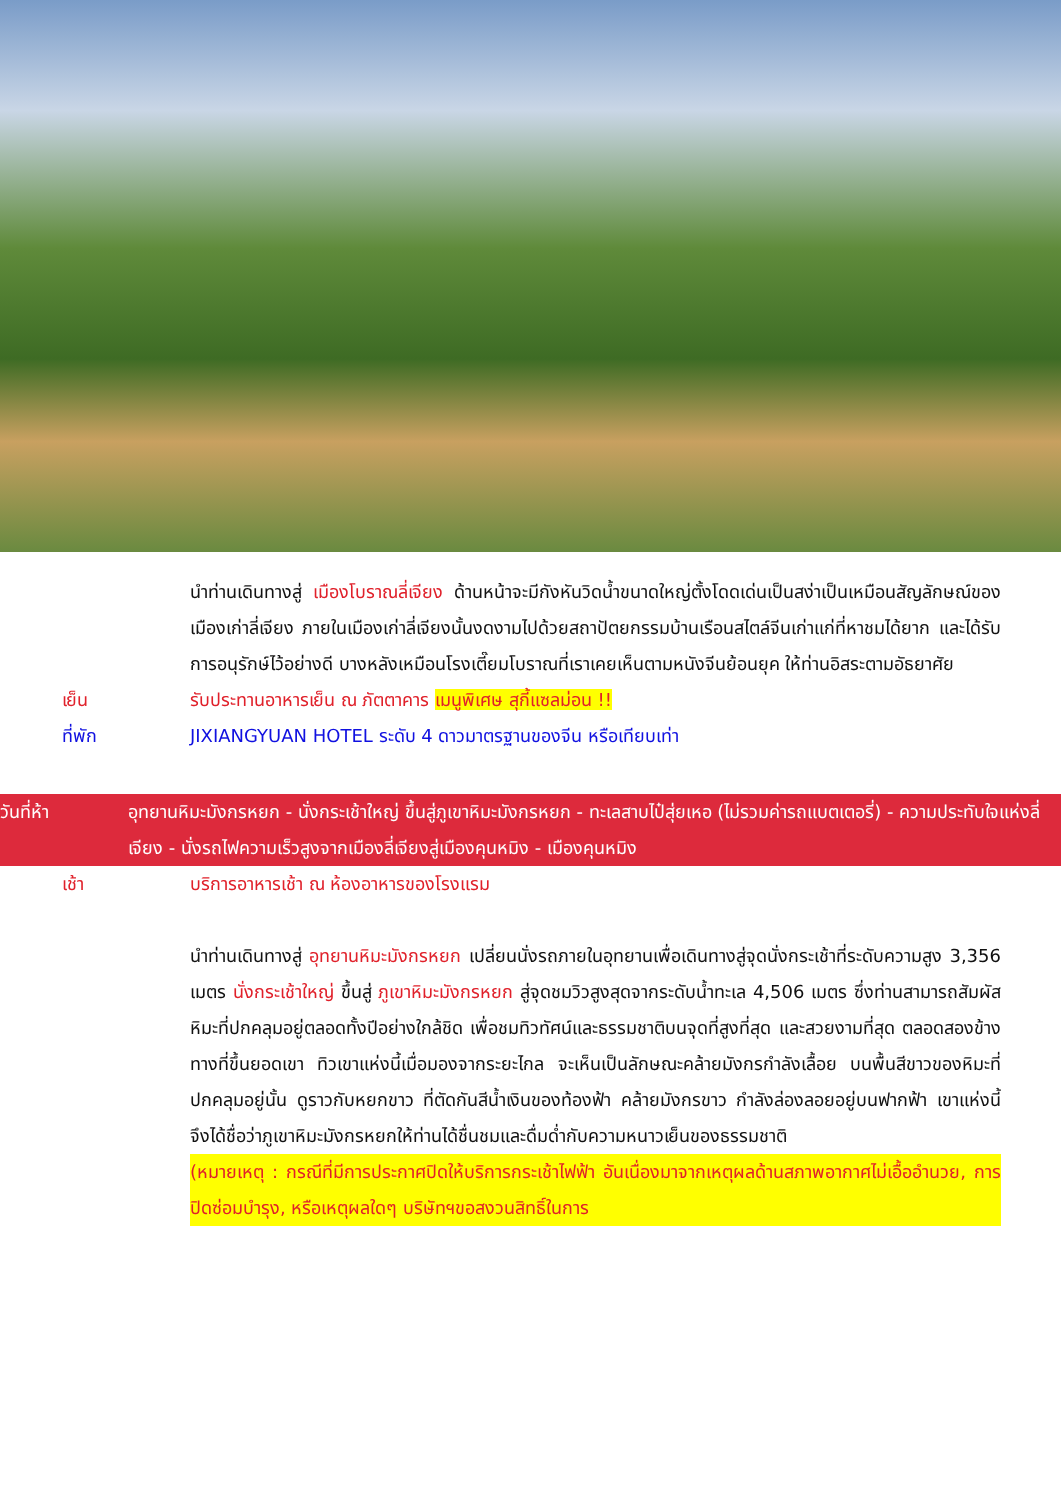นำท่านเดินทางสู่ เมืองโบราณลี่เจียง ด้านหน้าจะมีกังหันวิดน้ำขนาดใหญ่ตั้งโดดเด่นเป็นสง่าเป็นเหมือนสัญลักษณ์ของเมืองเก่าลี่เจียง ภายในเมืองเก่าลี่เจียงนั้นงดงามไปด้วยสถาปัตยกรรมบ้านเรือนสไตล์จีนเก่าแก่ที่หาชมได้ยาก และได้รับการอนุรักษ์ไว้อย่างดี บางหลังเหมือนโรงเตี๊ยมโบราณที่เราเคยเห็นตามหนังจีนย้อนยุค ให้ท่านอิสระตามอัธยาศัย
เย็น รับประทานอาหารเย็น ณ ภัตตาคาร เมนูพิเศษ สุกี้แซลม่อน !!
ที่พัก JIXIANGYUAN HOTEL ระดับ 4 ดาวมาตรฐานของจีน หรือเทียบเท่า
วันที่ห้า อุทยานหิมะมังกรหยก - นั่งกระเช้าใหญ่ ขึ้นสู่ภูเขาหิมะมังกรหยก - ทะเลสาบไป๋สุ่ยเหอ (ไม่รวมค่ารถแบตเตอรี่) - ความประทับใจแห่งลี่เจียง - นั่งรถไฟความเร็วสูงจากเมืองลี่เจียงสู่เมืองคุนหมิง - เมืองคุนหมิง
เช้า บริการอาหารเช้า ณ ห้องอาหารของโรงแรม
นำท่านเดินทางสู่ อุทยานหิมะมังกรหยก เปลี่ยนนั่งรถภายในอุทยานเพื่อเดินทางสู่จุดนั่งกระเช้าที่ระดับความสูง 3,356 เมตร นั่งกระเช้าใหญ่ ขึ้นสู่ ภูเขาหิมะมังกรหยก สู่จุดชมวิวสูงสุดจากระดับน้ำทะเล 4,506 เมตร ซึ่งท่านสามารถสัมผัสหิมะที่ปกคลุมอยู่ตลอดทั้งปีอย่างใกล้ชิด เพื่อชมทิวทัศน์และธรรมชาติบนจุดที่สูงที่สุด และสวยงามที่สุด ตลอดสองข้างทางที่ขึ้นยอดเขา ทิวเขาแห่งนี้เมื่อมองจากระยะไกล จะเห็นเป็นลักษณะคล้ายมังกรกำลังเลื้อย บนพื้นสีขาวของหิมะที่ปกคลุมอยู่นั้น ดูราวกับหยกขาว ที่ตัดกันสีน้ำเงินของท้องฟ้า คล้ายมังกรขาว กำลังล่องลอยอยู่บนฟากฟ้า เขาแห่งนี้จึงได้ชื่อว่าภูเขาหิมะมังกรหยกให้ท่านได้ชื่นชมและดื่มด่ำกับความหนาวเย็นของธรรมชาติ
(หมายเหตุ : กรณีที่มีการประกาศปิดให้บริการกระเช้าไฟฟ้า อันเนื่องมาจากเหตุผลด้านสภาพอากาศไม่เอื้ออำนวย, การปิดซ่อมบำรุง, หรือเหตุผลใดๆ บริษัทฯขอสงวนสิทธิ์ในการ